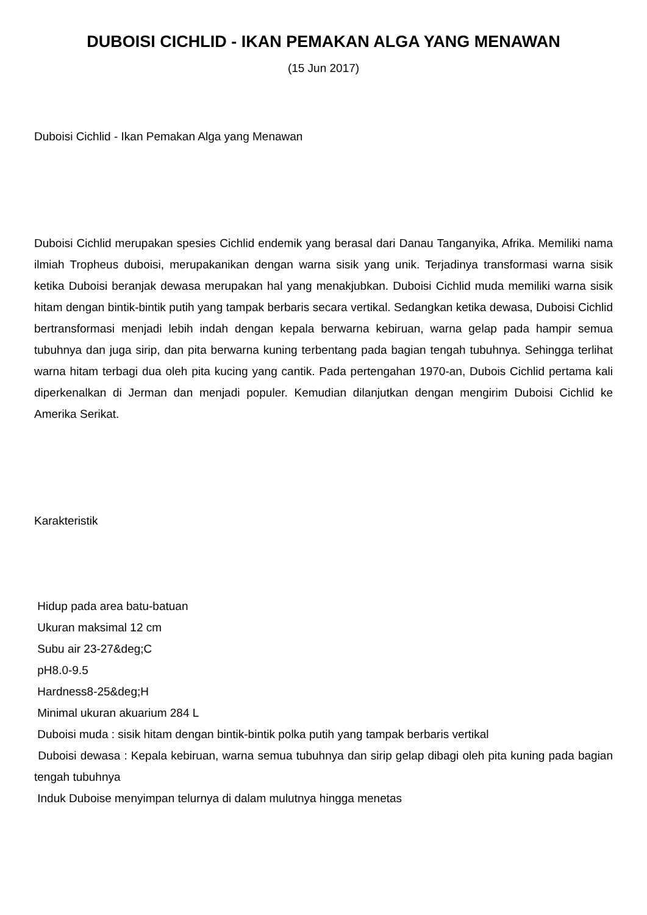DUBOISI CICHLID - IKAN PEMAKAN ALGA YANG MENAWAN
(15 Jun 2017)
Duboisi Cichlid - Ikan Pemakan Alga yang Menawan
Duboisi Cichlid merupakan spesies Cichlid endemik yang berasal dari Danau Tanganyika, Afrika. Memiliki nama ilmiah Tropheus duboisi, merupakanikan dengan warna sisik yang unik. Terjadinya transformasi warna sisik ketika Duboisi beranjak dewasa merupakan hal yang menakjubkan. Duboisi Cichlid muda memiliki warna sisik hitam dengan bintik-bintik putih yang tampak berbaris secara vertikal. Sedangkan ketika dewasa, Duboisi Cichlid bertransformasi menjadi lebih indah dengan kepala berwarna kebiruan, warna gelap pada hampir semua tubuhnya dan juga sirip, dan pita berwarna kuning terbentang pada bagian tengah tubuhnya. Sehingga terlihat warna hitam terbagi dua oleh pita kucing yang cantik. Pada pertengahan 1970-an, Dubois Cichlid pertama kali diperkenalkan di Jerman dan menjadi populer. Kemudian dilanjutkan dengan mengirim Duboisi Cichlid ke Amerika Serikat.
Karakteristik
Hidup pada area batu-batuan
Ukuran maksimal 12 cm
Subu air 23-27&deg;C
pH8.0-9.5
Hardness8-25&deg;H
Minimal ukuran akuarium 284 L
Duboisi muda : sisik hitam dengan bintik-bintik polka putih yang tampak berbaris vertikal
Duboisi dewasa : Kepala kebiruan, warna semua tubuhnya dan sirip gelap dibagi oleh pita kuning pada bagian tengah tubuhnya
Induk Duboise menyimpan telurnya di dalam mulutnya hingga menetas